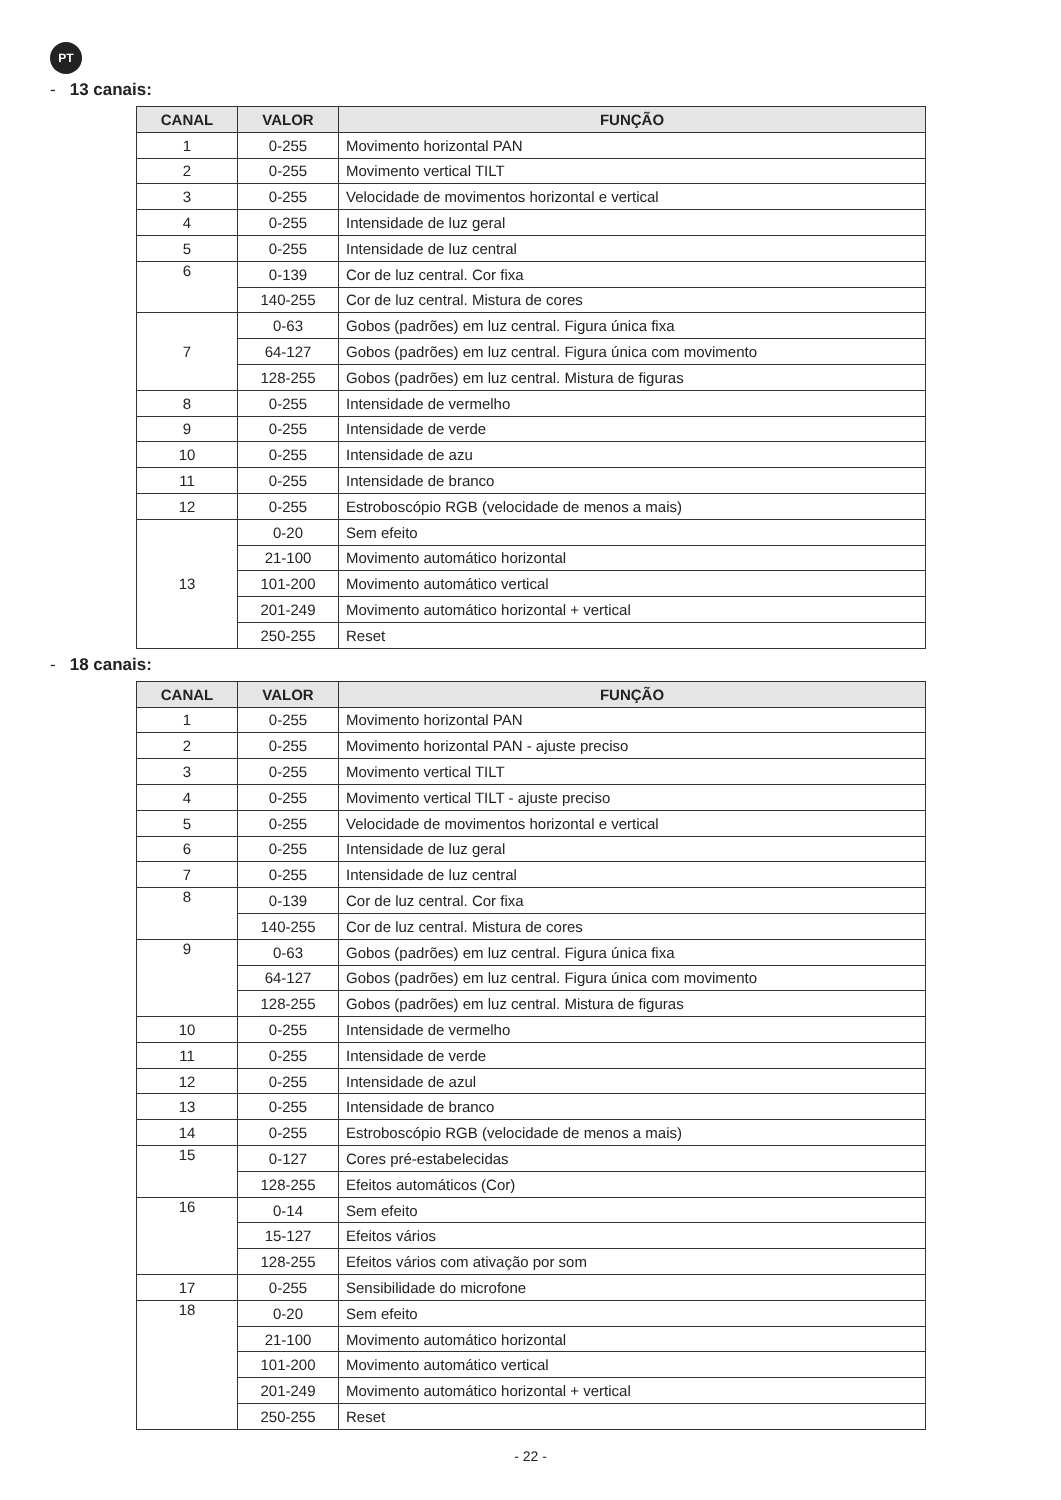PT
- 13 canais:
| CANAL | VALOR | FUNÇÃO |
| --- | --- | --- |
| 1 | 0-255 | Movimento horizontal PAN |
| 2 | 0-255 | Movimento vertical TILT |
| 3 | 0-255 | Velocidade de movimentos horizontal e vertical |
| 4 | 0-255 | Intensidade de luz geral |
| 5 | 0-255 | Intensidade de luz central |
| 6 | 0-139 | Cor de luz central. Cor fixa |
| | 140-255 | Cor de luz central. Mistura de cores |
| 7 | 0-63 | Gobos (padrões) em luz central. Figura única fixa |
| | 64-127 | Gobos (padrões) em luz central. Figura única com movimento |
| | 128-255 | Gobos (padrões) em luz central. Mistura de figuras |
| 8 | 0-255 | Intensidade de vermelho |
| 9 | 0-255 | Intensidade de verde |
| 10 | 0-255 | Intensidade de azu |
| 11 | 0-255 | Intensidade de branco |
| 12 | 0-255 | Estroboscópio RGB (velocidade de menos a mais) |
| 13 | 0-20 | Sem efeito |
| | 21-100 | Movimento automático horizontal |
| | 101-200 | Movimento automático vertical |
| | 201-249 | Movimento automático horizontal + vertical |
| | 250-255 | Reset |
- 18 canais:
| CANAL | VALOR | FUNÇÃO |
| --- | --- | --- |
| 1 | 0-255 | Movimento horizontal PAN |
| 2 | 0-255 | Movimento horizontal PAN - ajuste preciso |
| 3 | 0-255 | Movimento vertical TILT |
| 4 | 0-255 | Movimento vertical TILT - ajuste preciso |
| 5 | 0-255 | Velocidade de movimentos horizontal e vertical |
| 6 | 0-255 | Intensidade de luz geral |
| 7 | 0-255 | Intensidade de luz central |
| 8 | 0-139 | Cor de luz central. Cor fixa |
| | 140-255 | Cor de luz central. Mistura de cores |
| 9 | 0-63 | Gobos (padrões) em luz central. Figura única fixa |
| | 64-127 | Gobos (padrões) em luz central. Figura única com movimento |
| | 128-255 | Gobos (padrões) em luz central. Mistura de figuras |
| 10 | 0-255 | Intensidade de vermelho |
| 11 | 0-255 | Intensidade de verde |
| 12 | 0-255 | Intensidade de azul |
| 13 | 0-255 | Intensidade de branco |
| 14 | 0-255 | Estroboscópio RGB (velocidade de menos a mais) |
| 15 | 0-127 | Cores pré-estabelecidas |
| | 128-255 | Efeitos automáticos (Cor) |
| 16 | 0-14 | Sem efeito |
| | 15-127 | Efeitos vários |
| | 128-255 | Efeitos vários com ativação por som |
| 17 | 0-255 | Sensibilidade do microfone |
| 18 | 0-20 | Sem efeito |
| | 21-100 | Movimento automático horizontal |
| | 101-200 | Movimento automático vertical |
| | 201-249 | Movimento automático horizontal + vertical |
| | 250-255 | Reset |
- 22 -